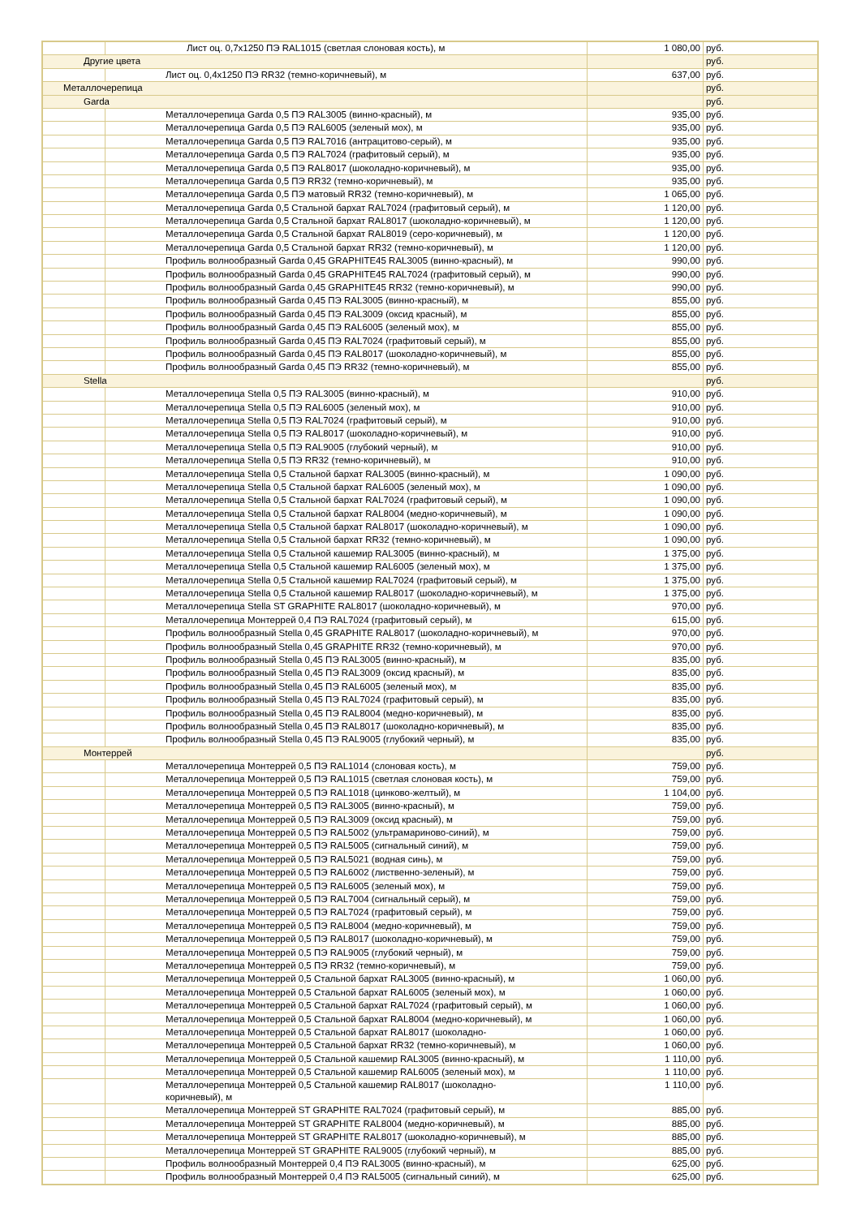| | Лист оц. 0,7х1250 ПЭ RAL1015 (светлая слоновая кость), м | 1 080,00 | руб. |
| Другие цвета | | | руб. |
| | Лист оц. 0,4х1250 ПЭ RR32 (темно-коричневый), м | 637,00 | руб. |
| Металлочерепица | | | руб. |
| Garda | | | руб. |
| | Металлочерепица Garda 0,5 ПЭ RAL3005 (винно-красный), м | 935,00 | руб. |
| | Металлочерепица Garda 0,5 ПЭ RAL6005 (зеленый мох), м | 935,00 | руб. |
| | Металлочерепица Garda 0,5 ПЭ RAL7016 (антрацитово-серый), м | 935,00 | руб. |
| | Металлочерепица Garda 0,5 ПЭ RAL7024 (графитовый серый), м | 935,00 | руб. |
| | Металлочерепица Garda 0,5 ПЭ RAL8017 (шоколадно-коричневый), м | 935,00 | руб. |
| | Металлочерепица Garda 0,5 ПЭ RR32 (темно-коричневый), м | 935,00 | руб. |
| | Металлочерепица Garda 0,5 ПЭ матовый RR32 (темно-коричневый), м | 1 065,00 | руб. |
| | Металлочерепица Garda 0,5 Стальной бархат RAL7024 (графитовый серый), м | 1 120,00 | руб. |
| | Металлочерепица Garda 0,5 Стальной бархат RAL8017 (шоколадно-коричневый), м | 1 120,00 | руб. |
| | Металлочерепица Garda 0,5 Стальной бархат RAL8019 (серо-коричневый), м | 1 120,00 | руб. |
| | Металлочерепица Garda 0,5 Стальной бархат RR32 (темно-коричневый), м | 1 120,00 | руб. |
| | Профиль волнообразный Garda 0,45 GRAPHITE45 RAL3005 (винно-красный), м | 990,00 | руб. |
| | Профиль волнообразный Garda 0,45 GRAPHITE45 RAL7024 (графитовый серый), м | 990,00 | руб. |
| | Профиль волнообразный Garda 0,45 GRAPHITE45 RR32 (темно-коричневый), м | 990,00 | руб. |
| | Профиль волнообразный Garda 0,45 ПЭ RAL3005 (винно-красный), м | 855,00 | руб. |
| | Профиль волнообразный Garda 0,45 ПЭ RAL3009 (оксид красный), м | 855,00 | руб. |
| | Профиль волнообразный Garda 0,45 ПЭ RAL6005 (зеленый мох), м | 855,00 | руб. |
| | Профиль волнообразный Garda 0,45 ПЭ RAL7024 (графитовый серый), м | 855,00 | руб. |
| | Профиль волнообразный Garda 0,45 ПЭ RAL8017 (шоколадно-коричневый), м | 855,00 | руб. |
| | Профиль волнообразный Garda 0,45 ПЭ RR32 (темно-коричневый), м | 855,00 | руб. |
| Stella | | | руб. |
| | Металлочерепица Stella 0,5 ПЭ RAL3005 (винно-красный), м | 910,00 | руб. |
| | Металлочерепица Stella 0,5 ПЭ RAL6005 (зеленый мох), м | 910,00 | руб. |
| | Металлочерепица Stella 0,5 ПЭ RAL7024 (графитовый серый), м | 910,00 | руб. |
| | Металлочерепица Stella 0,5 ПЭ RAL8017 (шоколадно-коричневый), м | 910,00 | руб. |
| | Металлочерепица Stella 0,5 ПЭ RAL9005 (глубокий черный), м | 910,00 | руб. |
| | Металлочерепица Stella 0,5 ПЭ RR32 (темно-коричневый), м | 910,00 | руб. |
| | Металлочерепица Stella 0,5 Стальной бархат RAL3005 (винно-красный), м | 1 090,00 | руб. |
| | Металлочерепица Stella 0,5 Стальной бархат RAL6005 (зеленый мох), м | 1 090,00 | руб. |
| | Металлочерепица Stella 0,5 Стальной бархат RAL7024 (графитовый серый), м | 1 090,00 | руб. |
| | Металлочерепица Stella 0,5 Стальной бархат RAL8004 (медно-коричневый), м | 1 090,00 | руб. |
| | Металлочерепица Stella 0,5 Стальной бархат RAL8017 (шоколадно-коричневый), м | 1 090,00 | руб. |
| | Металлочерепица Stella 0,5 Стальной бархат RR32 (темно-коричневый), м | 1 090,00 | руб. |
| | Металлочерепица Stella 0,5 Стальной кашемир RAL3005 (винно-красный), м | 1 375,00 | руб. |
| | Металлочерепица Stella 0,5 Стальной кашемир RAL6005 (зеленый мох), м | 1 375,00 | руб. |
| | Металлочерепица Stella 0,5 Стальной кашемир RAL7024 (графитовый серый), м | 1 375,00 | руб. |
| | Металлочерепица Stella 0,5 Стальной кашемир RAL8017 (шоколадно-коричневый), м | 1 375,00 | руб. |
| | Металлочерепица Stella ST GRAPHITE RAL8017 (шоколадно-коричневый), м | 970,00 | руб. |
| | Металлочерепица Монтеррей 0,4 ПЭ RAL7024 (графитовый серый), м | 615,00 | руб. |
| | Профиль волнообразный Stella 0,45 GRAPHITE RAL8017 (шоколадно-коричневый), м | 970,00 | руб. |
| | Профиль волнообразный Stella 0,45 GRAPHITE RR32 (темно-коричневый), м | 970,00 | руб. |
| | Профиль волнообразный Stella 0,45 ПЭ RAL3005 (винно-красный), м | 835,00 | руб. |
| | Профиль волнообразный Stella 0,45 ПЭ RAL3009 (оксид красный), м | 835,00 | руб. |
| | Профиль волнообразный Stella 0,45 ПЭ RAL6005 (зеленый мох), м | 835,00 | руб. |
| | Профиль волнообразный Stella 0,45 ПЭ RAL7024 (графитовый серый), м | 835,00 | руб. |
| | Профиль волнообразный Stella 0,45 ПЭ RAL8004 (медно-коричневый), м | 835,00 | руб. |
| | Профиль волнообразный Stella 0,45 ПЭ RAL8017 (шоколадно-коричневый), м | 835,00 | руб. |
| | Профиль волнообразный Stella 0,45 ПЭ RAL9005 (глубокий черный), м | 835,00 | руб. |
| Монтеррей | | | руб. |
| | Металлочерепица Монтеррей 0,5 ПЭ RAL1014 (слоновая кость), м | 759,00 | руб. |
| | Металлочерепица Монтеррей 0,5 ПЭ RAL1015 (светлая слоновая кость), м | 759,00 | руб. |
| | Металлочерепица Монтеррей 0,5 ПЭ RAL1018 (цинково-желтый), м | 1 104,00 | руб. |
| | Металлочерепица Монтеррей 0,5 ПЭ RAL3005 (винно-красный), м | 759,00 | руб. |
| | Металлочерепица Монтеррей 0,5 ПЭ RAL3009 (оксид красный), м | 759,00 | руб. |
| | Металлочерепица Монтеррей 0,5 ПЭ RAL5002 (ультрамариново-синий), м | 759,00 | руб. |
| | Металлочерепица Монтеррей 0,5 ПЭ RAL5005 (сигнальный синий), м | 759,00 | руб. |
| | Металлочерепица Монтеррей 0,5 ПЭ RAL5021 (водная синь), м | 759,00 | руб. |
| | Металлочерепица Монтеррей 0,5 ПЭ RAL6002 (лиственно-зеленый), м | 759,00 | руб. |
| | Металлочерепица Монтеррей 0,5 ПЭ RAL6005 (зеленый мох), м | 759,00 | руб. |
| | Металлочерепица Монтеррей 0,5 ПЭ RAL7004 (сигнальный серый), м | 759,00 | руб. |
| | Металлочерепица Монтеррей 0,5 ПЭ RAL7024 (графитовый серый), м | 759,00 | руб. |
| | Металлочерепица Монтеррей 0,5 ПЭ RAL8004 (медно-коричневый), м | 759,00 | руб. |
| | Металлочерепица Монтеррей 0,5 ПЭ RAL8017 (шоколадно-коричневый), м | 759,00 | руб. |
| | Металлочерепица Монтеррей 0,5 ПЭ RAL9005 (глубокий черный), м | 759,00 | руб. |
| | Металлочерепица Монтеррей 0,5 ПЭ RR32 (темно-коричневый), м | 759,00 | руб. |
| | Металлочерепица Монтеррей 0,5 Стальной бархат RAL3005 (винно-красный), м | 1 060,00 | руб. |
| | Металлочерепица Монтеррей 0,5 Стальной бархат RAL6005 (зеленый мох), м | 1 060,00 | руб. |
| | Металлочерепица Монтеррей 0,5 Стальной бархат RAL7024 (графитовый серый), м | 1 060,00 | руб. |
| | Металлочерепица Монтеррей 0,5 Стальной бархат RAL8004 (медно-коричневый), м | 1 060,00 | руб. |
| | Металлочерепица Монтеррей 0,5 Стальной бархат RAL8017 (шоколадно- | 1 060,00 | руб. |
| | Металлочерепица Монтеррей 0,5 Стальной бархат RR32 (темно-коричневый), м | 1 060,00 | руб. |
| | Металлочерепица Монтеррей 0,5 Стальной кашемир RAL3005 (винно-красный), м | 1 110,00 | руб. |
| | Металлочерепица Монтеррей 0,5 Стальной кашемир RAL6005 (зеленый мох), м | 1 110,00 | руб. |
| | Металлочерепица Монтеррей 0,5 Стальной кашемир RAL8017 (шоколадно- коричневый), м | 1 110,00 | руб. |
| | Металлочерепица Монтеррей ST GRAPHITE RAL7024 (графитовый серый), м | 885,00 | руб. |
| | Металлочерепица Монтеррей ST GRAPHITE RAL8004 (медно-коричневый), м | 885,00 | руб. |
| | Металлочерепица Монтеррей ST GRAPHITE RAL8017 (шоколадно-коричневый), м | 885,00 | руб. |
| | Металлочерепица Монтеррей ST GRAPHITE RAL9005 (глубокий черный), м | 885,00 | руб. |
| | Профиль волнообразный Монтеррей 0,4 ПЭ RAL3005 (винно-красный), м | 625,00 | руб. |
| | Профиль волнообразный Монтеррей 0,4 ПЭ RAL5005 (сигнальный синий), м | 625,00 | руб. |